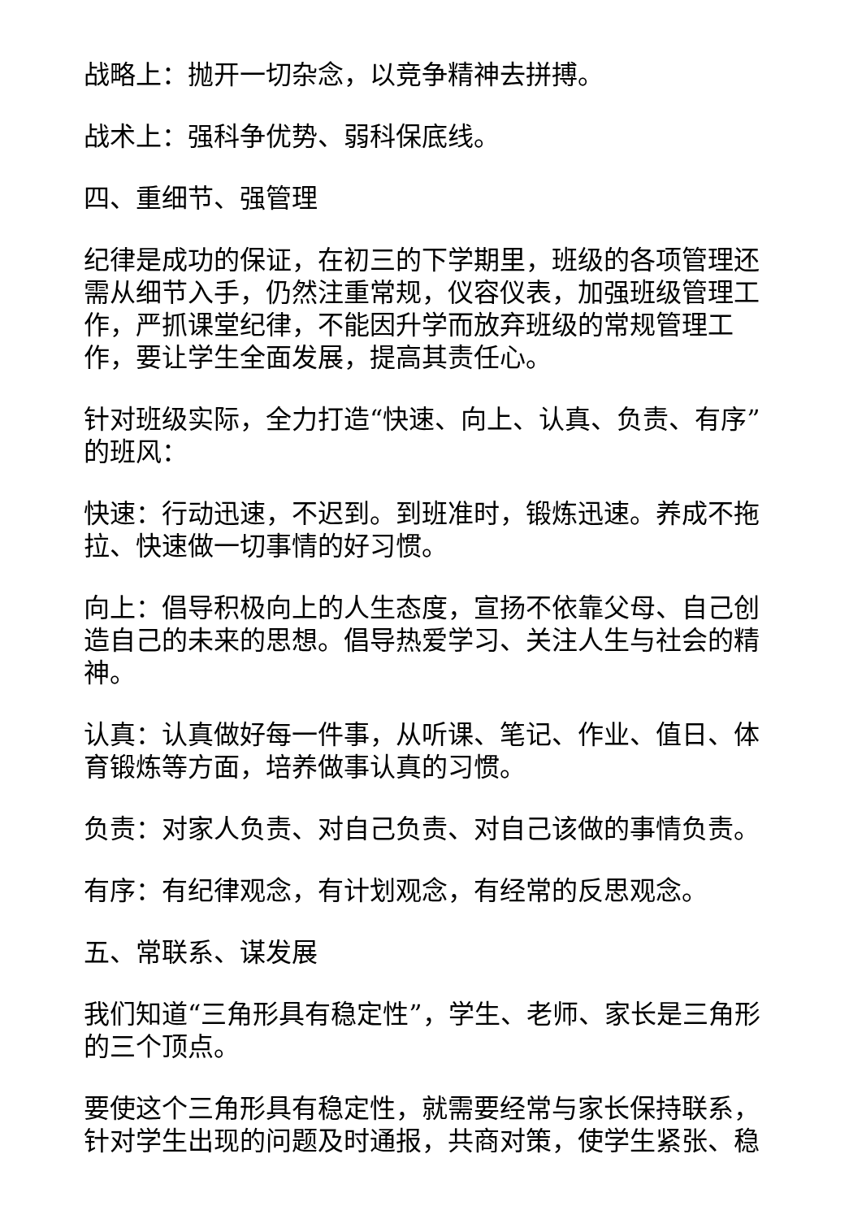战略上：抛开一切杂念，以竞争精神去拼搏。
战术上：强科争优势、弱科保底线。
四、重细节、强管理
纪律是成功的保证，在初三的下学期里，班级的各项管理还需从细节入手，仍然注重常规，仪容仪表，加强班级管理工作，严抓课堂纪律，不能因升学而放弃班级的常规管理工作，要让学生全面发展，提高其责任心。
针对班级实际，全力打造“快速、向上、认真、负责、有序”的班风：
快速：行动迅速，不迟到。到班准时，锻炼迅速。养成不拖拉、快速做一切事情的好习惯。
向上：倡导积极向上的人生态度，宣扬不依靠父母、自己创造自己的未来的思想。倡导热爱学习、关注人生与社会的精神。
认真：认真做好每一件事，从听课、笔记、作业、值日、体育锻炼等方面，培养做事认真的习惯。
负责：对家人负责、对自己负责、对自己该做的事情负责。
有序：有纪律观念，有计划观念，有经常的反思观念。
五、常联系、谋发展
我们知道“三角形具有稳定性”，学生、老师、家长是三角形的三个顶点。
要使这个三角形具有稳定性，就需要经常与家长保持联系，针对学生出现的问题及时通报，共商对策，使学生紧张、稳